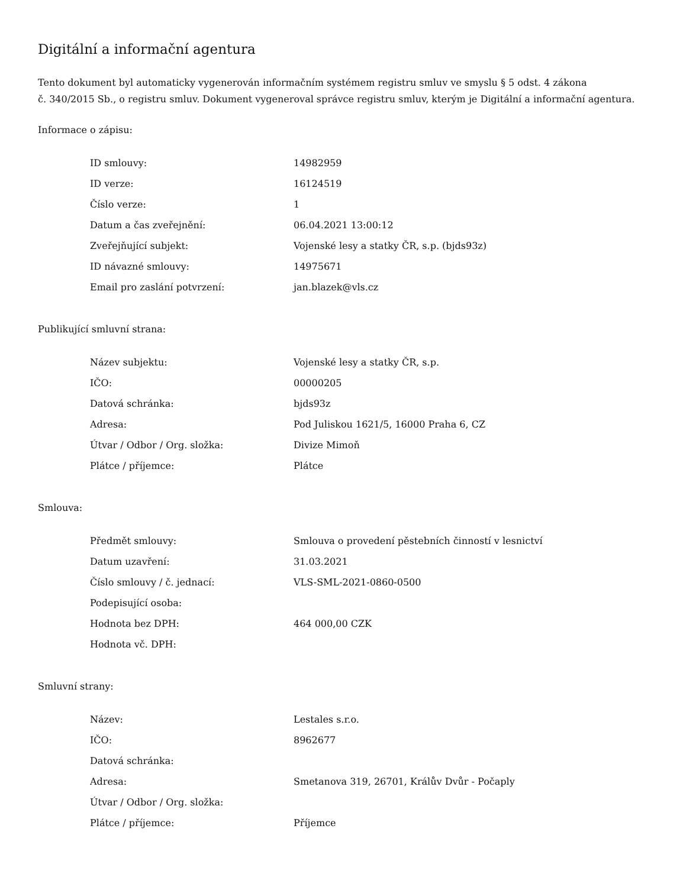Digitální a informační agentura
Tento dokument byl automaticky vygenerován informačním systémem registru smluv ve smyslu § 5 odst. 4 zákona
č. 340/2015 Sb., o registru smluv. Dokument vygeneroval správce registru smluv, kterým je Digitální a informační agentura.
Informace o zápisu:
| ID smlouvy: | 14982959 |
| ID verze: | 16124519 |
| Číslo verze: | 1 |
| Datum a čas zveřejnění: | 06.04.2021 13:00:12 |
| Zveřejňující subjekt: | Vojenské lesy a statky ČR, s.p. (bjds93z) |
| ID návazné smlouvy: | 14975671 |
| Email pro zaslání potvrzení: | jan.blazek@vls.cz |
Publikující smluvní strana:
| Název subjektu: | Vojenské lesy a statky ČR, s.p. |
| IČO: | 00000205 |
| Datová schránka: | bjds93z |
| Adresa: | Pod Juliskou 1621/5, 16000 Praha 6, CZ |
| Útvar / Odbor / Org. složka: | Divize Mimoň |
| Plátce / příjemce: | Plátce |
Smlouva:
| Předmět smlouvy: | Smlouva o provedení pěstebních činností v lesnictví |
| Datum uzavření: | 31.03.2021 |
| Číslo smlouvy / č. jednací: | VLS-SML-2021-0860-0500 |
| Podepisující osoba: | |
| Hodnota bez DPH: | 464 000,00 CZK |
| Hodnota vč. DPH: | |
Smluvní strany:
| Název: | Lestales s.r.o. |
| IČO: | 8962677 |
| Datová schránka: | |
| Adresa: | Smetanova 319, 26701, Králův Dvůr - Počaply |
| Útvar / Odbor / Org. složka: | |
| Plátce / příjemce: | Příjemce |